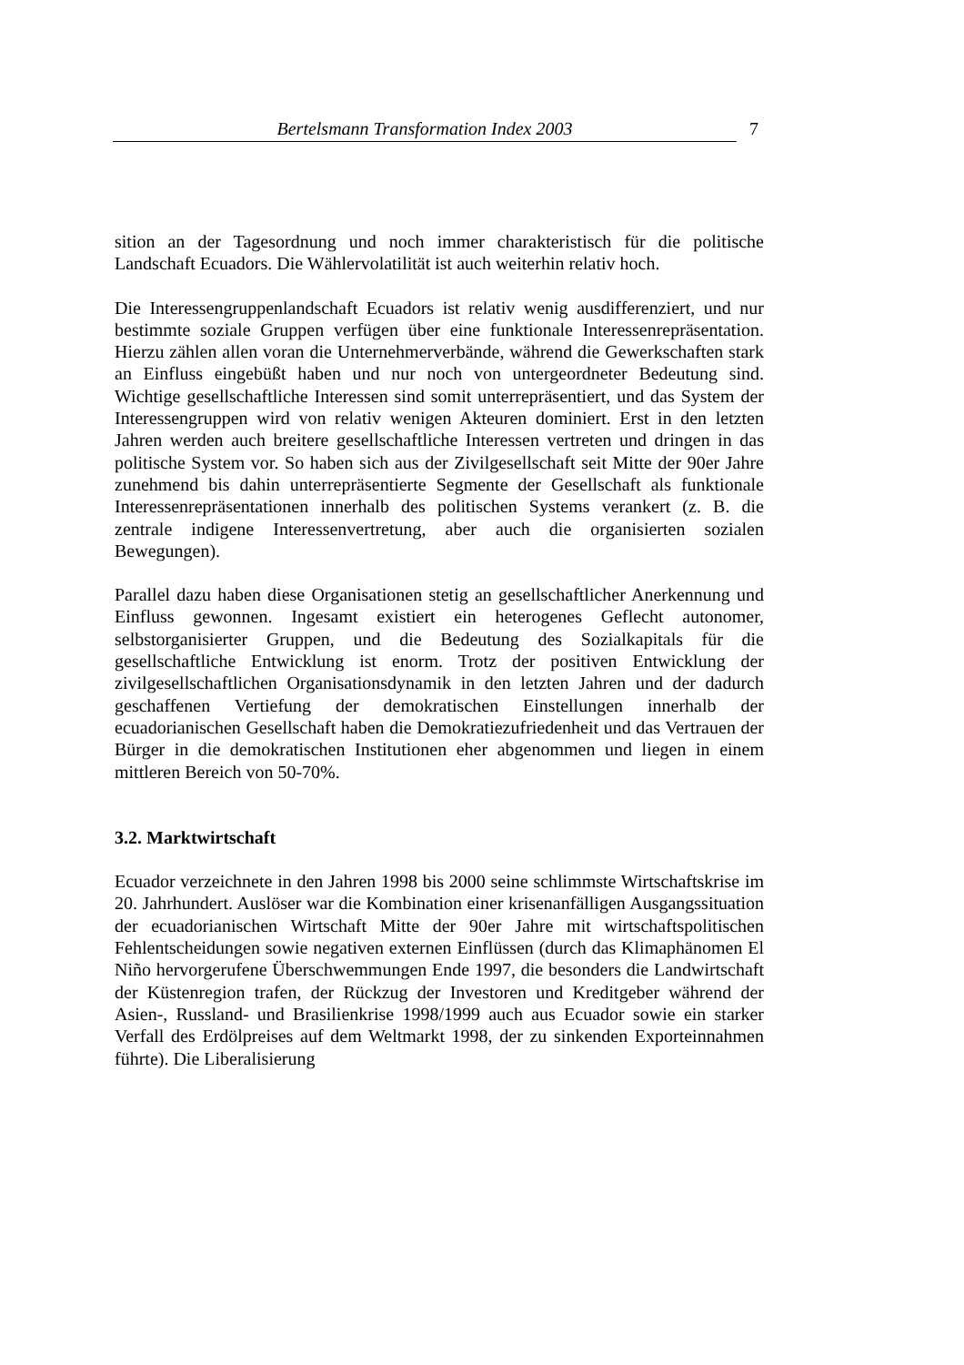Bertelsmann Transformation Index 2003 7
sition an der Tagesordnung und noch immer charakteristisch für die politische Landschaft Ecuadors. Die Wählervolatilität ist auch weiterhin relativ hoch.
Die Interessengruppenlandschaft Ecuadors ist relativ wenig ausdifferenziert, und nur bestimmte soziale Gruppen verfügen über eine funktionale Interessenrepräsentation. Hierzu zählen allen voran die Unternehmerverbände, während die Gewerkschaften stark an Einfluss eingebüßt haben und nur noch von untergeordneter Bedeutung sind. Wichtige gesellschaftliche Interessen sind somit unterrepräsentiert, und das System der Interessengruppen wird von relativ wenigen Akteuren dominiert. Erst in den letzten Jahren werden auch breitere gesellschaftliche Interessen vertreten und dringen in das politische System vor. So haben sich aus der Zivilgesellschaft seit Mitte der 90er Jahre zunehmend bis dahin unterrepräsentierte Segmente der Gesellschaft als funktionale Interessenrepräsentationen innerhalb des politischen Systems verankert (z. B. die zentrale indigene Interessenvertretung, aber auch die organisierten sozialen Bewegungen).
Parallel dazu haben diese Organisationen stetig an gesellschaftlicher Anerkennung und Einfluss gewonnen. Ingesamt existiert ein heterogenes Geflecht autonomer, selbstorganisierter Gruppen, und die Bedeutung des Sozialkapitals für die gesellschaftliche Entwicklung ist enorm. Trotz der positiven Entwicklung der zivilgesellschaftlichen Organisationsdynamik in den letzten Jahren und der dadurch geschaffenen Vertiefung der demokratischen Einstellungen innerhalb der ecuadorianischen Gesellschaft haben die Demokratiezufriedenheit und das Vertrauen der Bürger in die demokratischen Institutionen eher abgenommen und liegen in einem mittleren Bereich von 50-70%.
3.2. Marktwirtschaft
Ecuador verzeichnete in den Jahren 1998 bis 2000 seine schlimmste Wirtschaftskrise im 20. Jahrhundert. Auslöser war die Kombination einer krisenanfälligen Ausgangssituation der ecuadorianischen Wirtschaft Mitte der 90er Jahre mit wirtschaftspolitischen Fehlentscheidungen sowie negativen externen Einflüssen (durch das Klimaphänomen El Niño hervorgerufene Überschwemmungen Ende 1997, die besonders die Landwirtschaft der Küstenregion trafen, der Rückzug der Investoren und Kreditgeber während der Asien-, Russland- und Brasilienkrise 1998/1999 auch aus Ecuador sowie ein starker Verfall des Erdölpreises auf dem Weltmarkt 1998, der zu sinkenden Exporteinnahmen führte). Die Liberalisierung